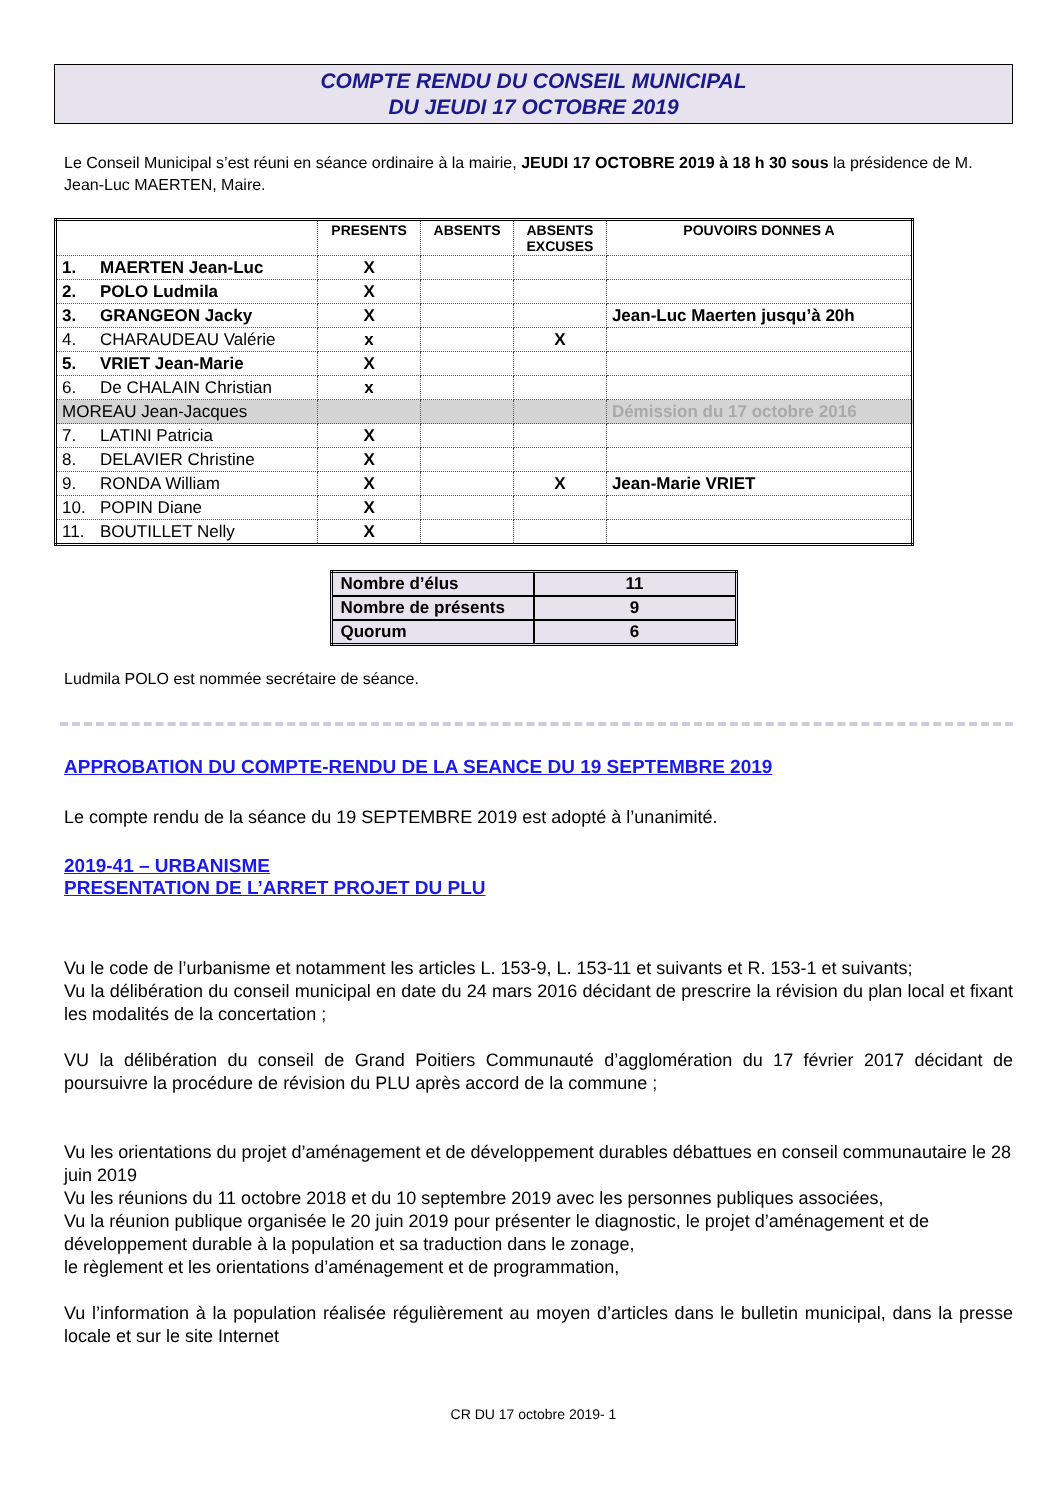COMPTE RENDU DU CONSEIL MUNICIPAL
DU JEUDI 17 OCTOBRE 2019
Le Conseil Municipal s’est réuni en séance ordinaire à la mairie, JEUDI 17 OCTOBRE 2019 à 18 h 30 sous la présidence de M. Jean-Luc MAERTEN, Maire.
| | PRESENTS | ABSENTS | ABSENTS EXCUSES | POUVOIRS DONNES A |
| --- | --- | --- | --- | --- |
| 1. MAERTEN Jean-Luc | X | | | |
| 2. POLO Ludmila | X | | | |
| 3. GRANGEON Jacky | X | | | Jean-Luc Maerten jusqu’à 20h |
| 4. CHARAUDEAU Valérie | x | | X | |
| 5. VRIET Jean-Marie | X | | | |
| 6. De CHALAIN Christian | x | | | |
| MOREAU Jean-Jacques | | | | Démission du 17 octobre 2016 |
| 7. LATINI Patricia | X | | | |
| 8. DELAVIER Christine | X | | | |
| 9. RONDA William | X | | X | Jean-Marie VRIET |
| 10. POPIN Diane | X | | | |
| 11. BOUTILLET Nelly | X | | | |
| Nombre d’élus | 11 |
| Nombre de présents | 9 |
| Quorum | 6 |
Ludmila POLO est nommée secrétaire de séance.
APPROBATION DU COMPTE-RENDU DE LA SEANCE DU 19 SEPTEMBRE 2019
Le compte rendu de la séance du 19 SEPTEMBRE 2019 est adopté à l’unanimité.
2019-41 – URBANISME
PRESENTATION DE L’ARRET PROJET DU PLU
Vu le code de l’urbanisme et notamment les articles L. 153-9, L. 153-11 et suivants et R. 153-1 et suivants;
Vu la délibération du conseil municipal en date du 24 mars 2016 décidant de prescrire la révision du plan local et fixant les modalités de la concertation ;
VU la délibération du conseil de Grand Poitiers Communauté d’agglomération du 17 février 2017 décidant de poursuivre la procédure de révision du PLU après accord de la commune ;
Vu les orientations du projet d’aménagement et de développement durables débattues en conseil communautaire le 28 juin 2019
Vu les réunions du 11 octobre 2018 et du 10 septembre 2019 avec les personnes publiques associées,
Vu la réunion publique organisée le 20 juin 2019 pour présenter le diagnostic, le projet d’aménagement et de développement durable à la population et sa traduction dans le zonage,
le règlement et les orientations d’aménagement et de programmation,
Vu l’information à la population réalisée régulièrement au moyen d’articles dans le bulletin municipal, dans la presse locale et sur le site Internet
CR DU 17 octobre 2019- 1